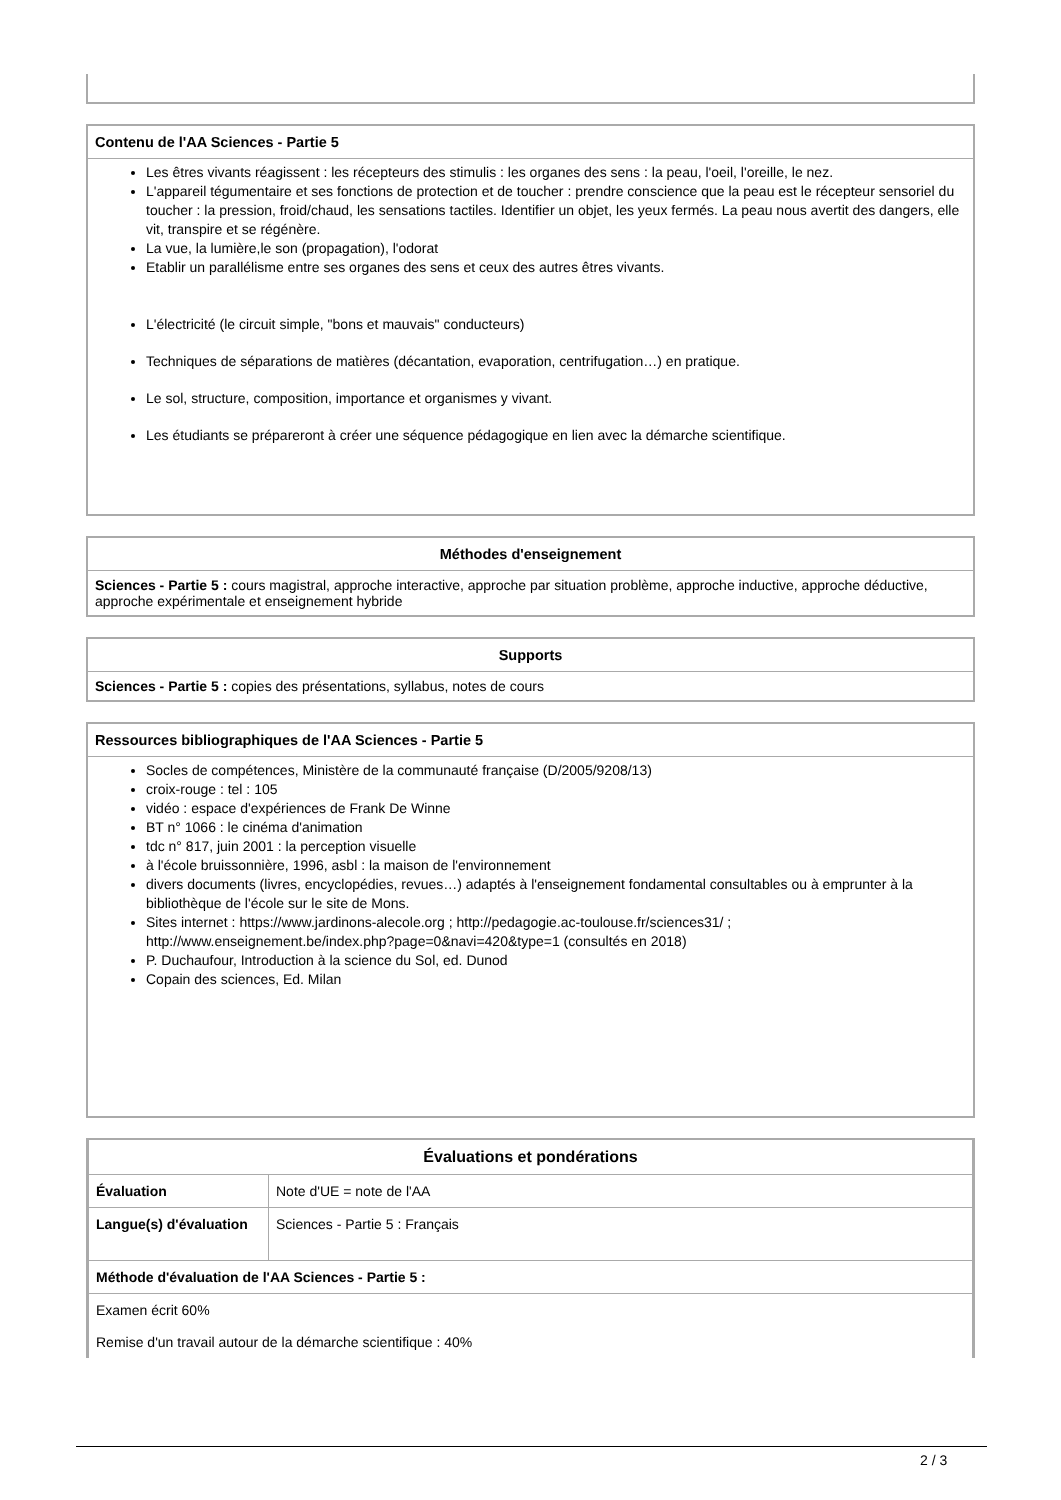Contenu de l'AA Sciences - Partie 5
Les êtres vivants réagissent : les récepteurs des stimulis : les organes des sens : la peau, l'oeil, l'oreille, le nez.
L'appareil tégumentaire et ses fonctions de protection et de toucher : prendre conscience que la peau est le récepteur sensoriel du toucher : la pression, froid/chaud, les sensations tactiles. Identifier un objet, les yeux fermés. La peau nous avertit des dangers, elle vit, transpire et se régénère.
La vue, la lumière,le son (propagation), l'odorat
Etablir un parallélisme entre ses organes des sens et ceux des autres êtres vivants.
L'électricité (le circuit simple, "bons et mauvais" conducteurs)
Techniques de séparations de matières (décantation, evaporation, centrifugation…) en pratique.
Le sol, structure, composition, importance et organismes y vivant.
Les étudiants se prépareront à créer une séquence pédagogique en lien avec la démarche scientifique.
Méthodes d'enseignement
Sciences - Partie 5 : cours magistral, approche interactive, approche par situation problème, approche inductive, approche déductive, approche expérimentale et enseignement hybride
Supports
Sciences - Partie 5 : copies des présentations, syllabus, notes de cours
Ressources bibliographiques de l'AA Sciences - Partie 5
Socles de compétences, Ministère de la communauté française (D/2005/9208/13)
croix-rouge : tel : 105
vidéo : espace d'expériences de Frank De Winne
BT n° 1066 : le cinéma d'animation
tdc n° 817, juin 2001 : la perception visuelle
à l'école bruissonnière, 1996, asbl : la maison de l'environnement
divers documents (livres, encyclopédies, revues…) adaptés à l'enseignement fondamental consultables ou à emprunter à la bibliothèque de l'école sur le site de Mons.
Sites internet : https://www.jardinons-alecole.org ; http://pedagogie.ac-toulouse.fr/sciences31/ ; http://www.enseignement.be/index.php?page=0&navi=420&type=1 (consultés en 2018)
P. Duchaufour, Introduction à la science du Sol, ed. Dunod
Copain des sciences, Ed. Milan
| Évaluations et pondérations | |
| Évaluation | Note d'UE = note de l'AA |
| Langue(s) d'évaluation | Sciences - Partie 5 : Français |
| Méthode d'évaluation de l'AA Sciences - Partie 5 : | |
| Examen écrit 60% Remise d'un travail autour de la démarche scientifique : 40% | |
2 / 3